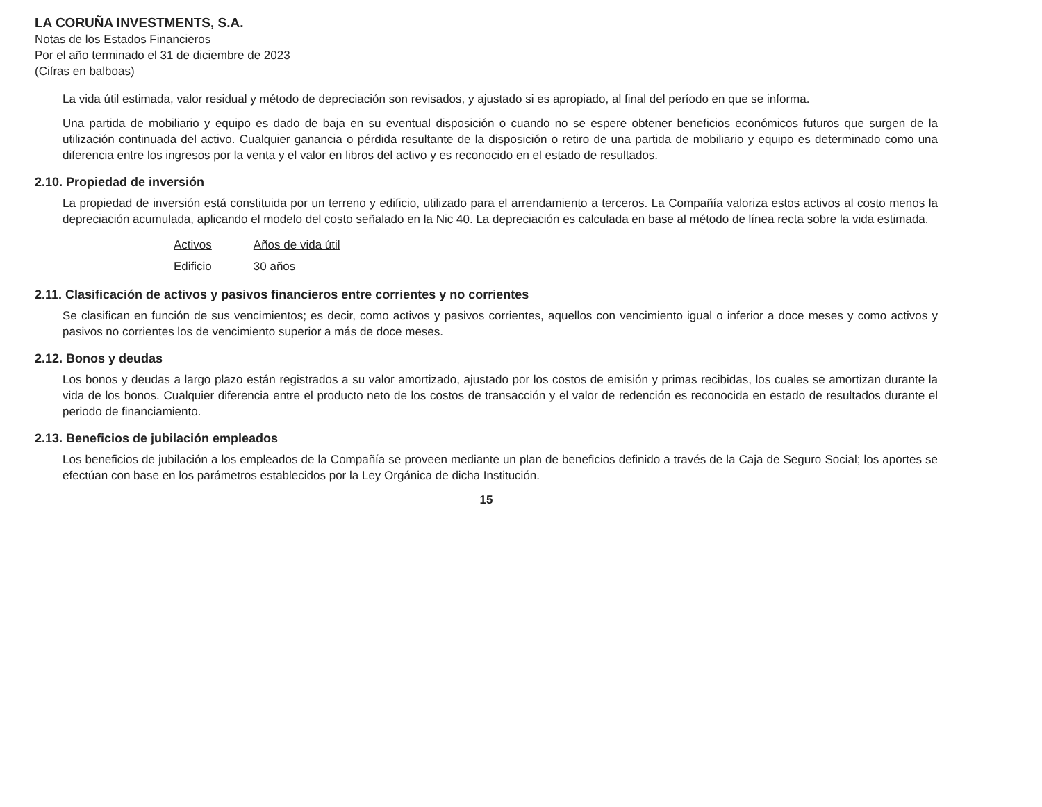LA CORUÑA INVESTMENTS, S.A.
Notas de los Estados Financieros
Por el año terminado el 31 de diciembre de 2023
(Cifras en balboas)
La vida útil estimada, valor residual y método de depreciación son revisados, y ajustado si es apropiado, al final del período en que se informa.
Una partida de mobiliario y equipo es dado de baja en su eventual disposición o cuando no se espere obtener beneficios económicos futuros que surgen de la utilización continuada del activo. Cualquier ganancia o pérdida resultante de la disposición o retiro de una partida de mobiliario y equipo es determinado como una diferencia entre los ingresos por la venta y el valor en libros del activo y es reconocido en el estado de resultados.
2.10. Propiedad de inversión
La propiedad de inversión está constituida por un terreno y edificio, utilizado para el arrendamiento a terceros. La Compañía valoriza estos activos al costo menos la depreciación acumulada, aplicando el modelo del costo señalado en la Nic 40. La depreciación es calculada en base al método de línea recta sobre la vida estimada.
| Activos | Años de vida útil |
| --- | --- |
| Edificio | 30 años |
2.11. Clasificación de activos y pasivos financieros entre corrientes y no corrientes
Se clasifican en función de sus vencimientos; es decir, como activos y pasivos corrientes, aquellos con vencimiento igual o inferior a doce meses y como activos y pasivos no corrientes los de vencimiento superior a más de doce meses.
2.12. Bonos y deudas
Los bonos y deudas a largo plazo están registrados a su valor amortizado, ajustado por los costos de emisión y primas recibidas, los cuales se amortizan durante la vida de los bonos. Cualquier diferencia entre el producto neto de los costos de transacción y el valor de redención es reconocida en estado de resultados durante el periodo de financiamiento.
2.13. Beneficios de jubilación empleados
Los beneficios de jubilación a los empleados de la Compañía se proveen mediante un plan de beneficios definido a través de la Caja de Seguro Social; los aportes se efectúan con base en los parámetros establecidos por la Ley Orgánica de dicha Institución.
15